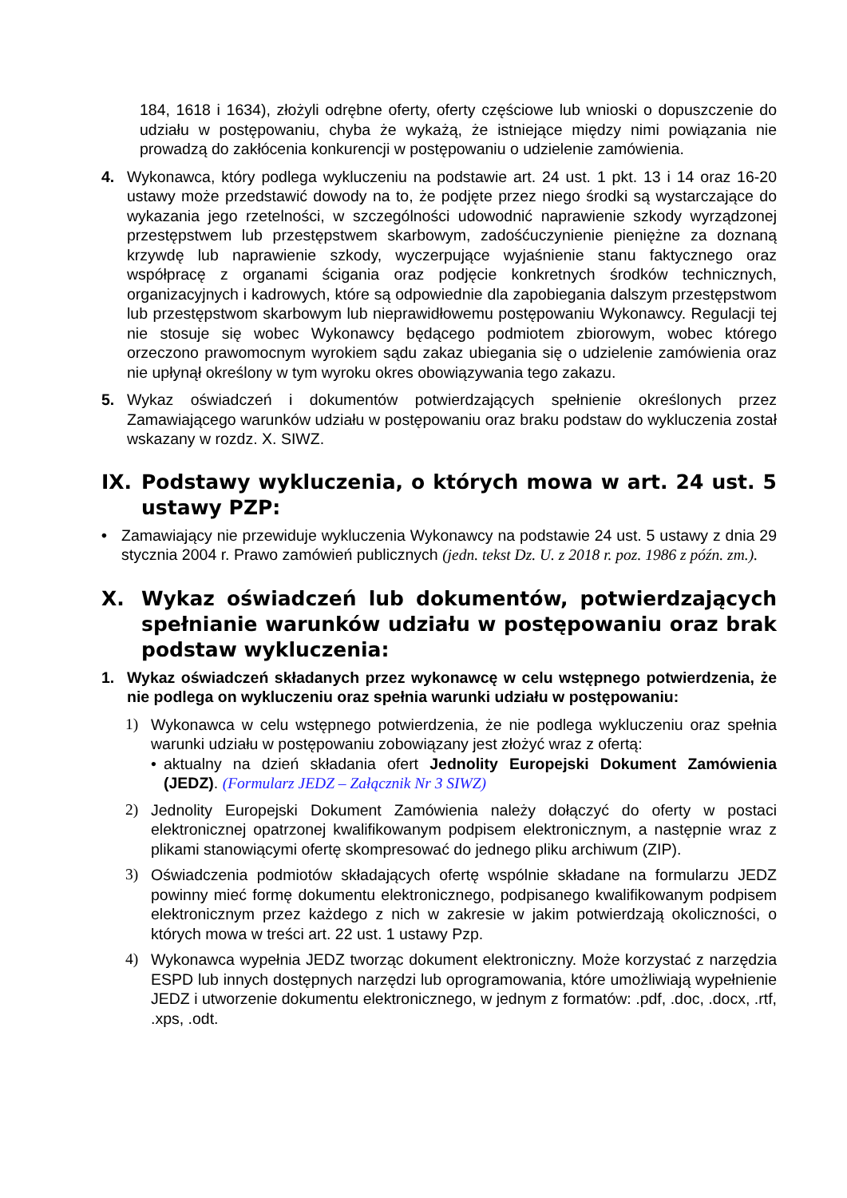184, 1618 i 1634), złożyli odrębne oferty, oferty częściowe lub wnioski o dopuszczenie do udziału w postępowaniu, chyba że wykażą, że istniejące między nimi powiązania nie prowadzą do zakłócenia konkurencji w postępowaniu o udzielenie zamówienia.
4. Wykonawca, który podlega wykluczeniu na podstawie art. 24 ust. 1 pkt. 13 i 14 oraz 16-20 ustawy może przedstawić dowody na to, że podjęte przez niego środki są wystarczające do wykazania jego rzetelności, w szczególności udowodnić naprawienie szkody wyrządzonej przestępstwem lub przestępstwem skarbowym, zadośćuczynienie pieniężne za doznaną krzywdę lub naprawienie szkody, wyczerpujące wyjaśnienie stanu faktycznego oraz współpracę z organami ścigania oraz podjęcie konkretnych środków technicznych, organizacyjnych i kadrowych, które są odpowiednie dla zapobiegania dalszym przestępstwom lub przestępstwom skarbowym lub nieprawidłowemu postępowaniu Wykonawcy. Regulacji tej nie stosuje się wobec Wykonawcy będącego podmiotem zbiorowym, wobec którego orzeczono prawomocnym wyrokiem sądu zakaz ubiegania się o udzielenie zamówienia oraz nie upłynął określony w tym wyroku okres obowiązywania tego zakazu.
5. Wykaz oświadczeń i dokumentów potwierdzających spełnienie określonych przez Zamawiającego warunków udziału w postępowaniu oraz braku podstaw do wykluczenia został wskazany w rozdz. X. SIWZ.
IX. Podstawy wykluczenia, o których mowa w art. 24 ust. 5 ustawy PZP:
• Zamawiający nie przewiduje wykluczenia Wykonawcy na podstawie 24 ust. 5 ustawy z dnia 29 stycznia 2004 r. Prawo zamówień publicznych (jedn. tekst Dz. U. z 2018 r. poz. 1986 z późn. zm.).
X. Wykaz oświadczeń lub dokumentów, potwierdzających spełnianie warunków udziału w postępowaniu oraz brak podstaw wykluczenia:
1. Wykaz oświadczeń składanych przez wykonawcę w celu wstępnego potwierdzenia, że nie podlega on wykluczeniu oraz spełnia warunki udziału w postępowaniu:
1) Wykonawca w celu wstępnego potwierdzenia, że nie podlega wykluczeniu oraz spełnia warunki udziału w postępowaniu zobowiązany jest złożyć wraz z ofertą:
• aktualny na dzień składania ofert Jednolity Europejski Dokument Zamówienia (JEDZ). (Formularz JEDZ – Załącznik Nr 3 SIWZ)
2) Jednolity Europejski Dokument Zamówienia należy dołączyć do oferty w postaci elektronicznej opatrzonej kwalifikowanym podpisem elektronicznym, a następnie wraz z plikami stanowiącymi ofertę skompresować do jednego pliku archiwum (ZIP).
3) Oświadczenia podmiotów składających ofertę wspólnie składane na formularzu JEDZ powinny mieć formę dokumentu elektronicznego, podpisanego kwalifikowanym podpisem elektronicznym przez każdego z nich w zakresie w jakim potwierdzają okoliczności, o których mowa w treści art. 22 ust. 1 ustawy Pzp.
4) Wykonawca wypełnia JEDZ tworząc dokument elektroniczny. Może korzystać z narzędzia ESPD lub innych dostępnych narzędzi lub oprogramowania, które umożliwiają wypełnienie JEDZ i utworzenie dokumentu elektronicznego, w jednym z formatów: .pdf, .doc, .docx, .rtf, .xps, .odt.